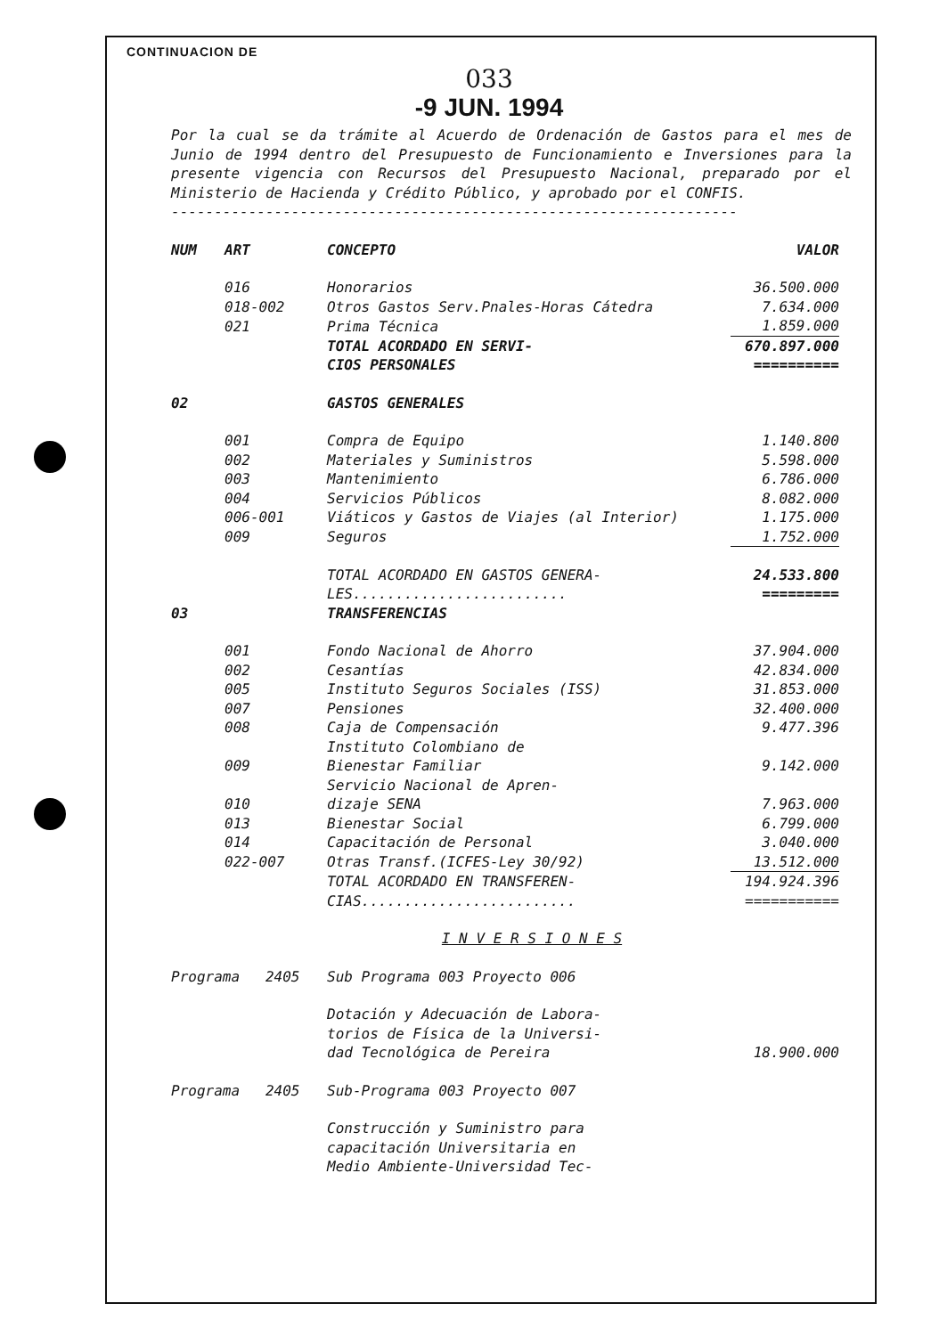CONTINUACION DE
033
-9 JUN. 1994
Por la cual se da trámite al Acuerdo de Ordenación de Gastos para el mes de Junio de 1994 dentro del Presupuesto de Funcionamiento e Inversiones para la presente vigencia con Recursos del Presupuesto Nacional, preparado por el Ministerio de Hacienda y Crédito Público, y aprobado por el CONFIS.
------------------------------------------------------------------
| NUM | ART | CONCEPTO | VALOR |
| --- | --- | --- | --- |
| | 016 | Honorarios | 36.500.000 |
| | 018-002 | Otros Gastos Serv.Pnales-Horas Cátedra | 7.634.000 |
| | 021 | Prima Técnica | 1.859.000 |
| | | TOTAL ACORDADO EN SERVI- CIOS PERSONALES | 670.897.000 ========== |
| 02 | | GASTOS GENERALES | |
| | 001 | Compra de Equipo | 1.140.800 |
| | 002 | Materiales y Suministros | 5.598.000 |
| | 003 | Mantenimiento | 6.786.000 |
| | 004 | Servicios Públicos | 8.082.000 |
| | 006-001 | Viáticos y Gastos de Viajes (al Interior) | 1.175.000 |
| | 009 | Seguros | 1.752.000 |
| | | TOTAL ACORDADO EN GASTOS GENERA- LES......................... | 24.533.800 ========= |
| 03 | | TRANSFERENCIAS | |
| | 001 | Fondo Nacional de Ahorro | 37.904.000 |
| | 002 | Cesantías | 42.834.000 |
| | 005 | Instituto Seguros Sociales (ISS) | 31.853.000 |
| | 007 | Pensiones | 32.400.000 |
| | 008 | Caja de Compensación | 9.477.396 |
| | 009 | Instituto Colombiano de Bienestar Familiar | 9.142.000 |
| | 010 | Servicio Nacional de Apren- dizaje SENA | 7.963.000 |
| | 013 | Bienestar Social | 6.799.000 |
| | 014 | Capacitación de Personal | 3.040.000 |
| | 022-007 | Otras Transf.(ICFES-Ley 30/92) | 13.512.000 |
| | | TOTAL ACORDADO EN TRANSFEREN- CIAS......................... | 194.924.396 =========== |
| I N V E R S I O N E S | | | |
| Programa 2405 | | Sub Programa 003 Proyecto 006 | |
| | | Dotación y Adecuación de Labora- torios de Física de la Universi- dad Tecnológica de Pereira | 18.900.000 |
| Programa 2405 | | Sub-Programa 003 Proyecto 007 | |
| | | Construcción y Suministro para capacitación Universitaria en Medio Ambiente-Universidad Tec- | |